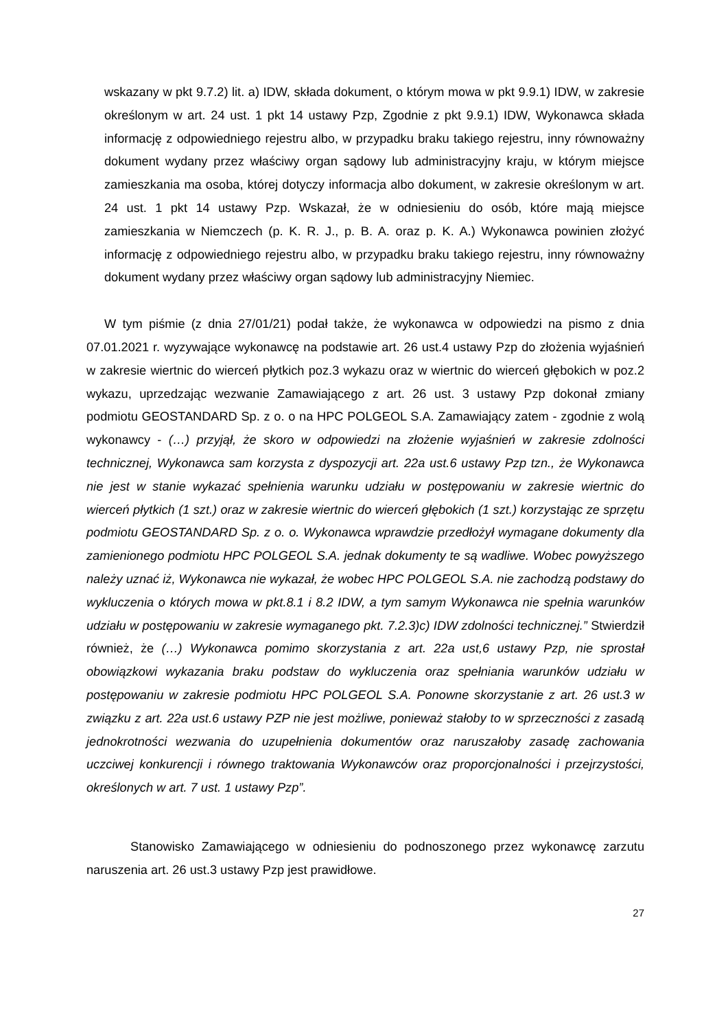wskazany w pkt 9.7.2) lit. a) IDW, składa dokument, o którym mowa w pkt 9.9.1) IDW, w zakresie określonym w art. 24 ust. 1 pkt 14 ustawy Pzp, Zgodnie z pkt 9.9.1) IDW, Wykonawca składa informację z odpowiedniego rejestru albo, w przypadku braku takiego rejestru, inny równoważny dokument wydany przez właściwy organ sądowy lub administracyjny kraju, w którym miejsce zamieszkania ma osoba, której dotyczy informacja albo dokument, w zakresie określonym w art. 24 ust. 1 pkt 14 ustawy Pzp. Wskazał, że w odniesieniu do osób, które mają miejsce zamieszkania w Niemczech (p. K. R. J., p. B. A. oraz p. K. A.) Wykonawca powinien złożyć informację z odpowiedniego rejestru albo, w przypadku braku takiego rejestru, inny równoważny dokument wydany przez właściwy organ sądowy lub administracyjny Niemiec.
W tym piśmie (z dnia 27/01/21) podał także, że wykonawca w odpowiedzi na pismo z dnia 07.01.2021 r. wyzywające wykonawcę na podstawie art. 26 ust.4 ustawy Pzp do złożenia wyjaśnień w zakresie wiertnic do wierceń płytkich poz.3 wykazu oraz w wiertnic do wierceń głębokich w poz.2 wykazu, uprzedzając wezwanie Zamawiającego z art. 26 ust. 3 ustawy Pzp dokonał zmiany podmiotu GEOSTANDARD Sp. z o. o na HPC POLGEOL S.A. Zamawiający zatem - zgodnie z wolą wykonawcy - (…) przyjął, że skoro w odpowiedzi na złożenie wyjaśnień w zakresie zdolności technicznej, Wykonawca sam korzysta z dyspozycji art. 22a ust.6 ustawy Pzp tzn., że Wykonawca nie jest w stanie wykazać spełnienia warunku udziału w postępowaniu w zakresie wiertnic do wierceń płytkich (1 szt.) oraz w zakresie wiertnic do wierceń głębokich (1 szt.) korzystając ze sprzętu podmiotu GEOSTANDARD Sp. z o. o. Wykonawca wprawdzie przedłożył wymagane dokumenty dla zamienionego podmiotu HPC POLGEOL S.A. jednak dokumenty te są wadliwe. Wobec powyższego należy uznać iż, Wykonawca nie wykazał, że wobec HPC POLGEOL S.A. nie zachodzą podstawy do wykluczenia o których mowa w pkt.8.1 i 8.2 IDW, a tym samym Wykonawca nie spełnia warunków udziału w postępowaniu w zakresie wymaganego pkt. 7.2.3)c) IDW zdolności technicznej.” Stwierdził również, że (…) Wykonawca pomimo skorzystania z art. 22a ust,6 ustawy Pzp, nie sprostał obowiązkowi wykazania braku podstaw do wykluczenia oraz spełniania warunków udziału w postępowaniu w zakresie podmiotu HPC POLGEOL S.A. Ponowne skorzystanie z art. 26 ust.3 w związku z art. 22a ust.6 ustawy PZP nie jest możliwe, ponieważ stałoby to w sprzeczności z zasadą jednokrotności wezwania do uzupełnienia dokumentów oraz naruszałoby zasadę zachowania uczciwej konkurencji i równego traktowania Wykonawców oraz proporcjonalności i przejrzystości, określonych w art. 7 ust. 1 ustawy Pzp”.
Stanowisko Zamawiającego w odniesieniu do podnoszonego przez wykonawcę zarzutu naruszenia art. 26 ust.3 ustawy Pzp jest prawidłowe.
27